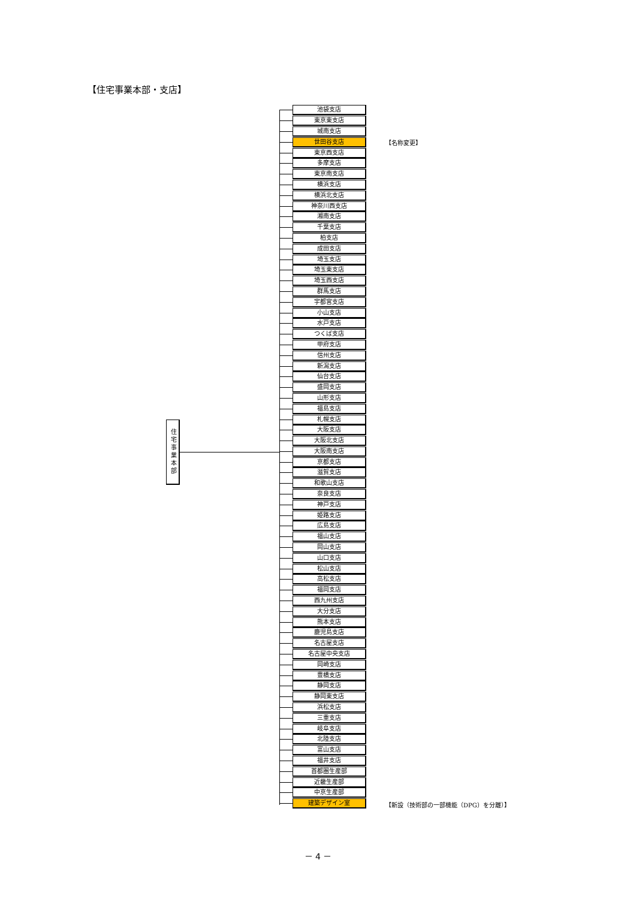【住宅事業本部・支店】
住宅事業本部
池袋支店
東京東支店
城南支店
世田谷支店
【名称変更】
東京西支店
多摩支店
東京南支店
横浜支店
横浜北支店
神奈川西支店
湘南支店
千葉支店
柏支店
成田支店
埼玉支店
埼玉東支店
埼玉西支店
群馬支店
宇都宮支店
小山支店
水戸支店
つくば支店
甲府支店
信州支店
新潟支店
仙台支店
盛岡支店
山形支店
福島支店
札幌支店
大阪支店
大阪北支店
大阪南支店
京都支店
滋賀支店
和歌山支店
奈良支店
神戸支店
姫路支店
広島支店
福山支店
岡山支店
山口支店
松山支店
高松支店
福岡支店
西九州支店
大分支店
熊本支店
鹿児島支店
名古屋支店
名古屋中央支店
岡崎支店
豊橋支店
静岡支店
静岡東支店
浜松支店
三重支店
岐阜支店
北陸支店
富山支店
福井支店
首都圏生産部
近畿生産部
中京生産部
建築デザイン室
【新設（技術部の一部機能（DPG）を分離）】
－ 4 －